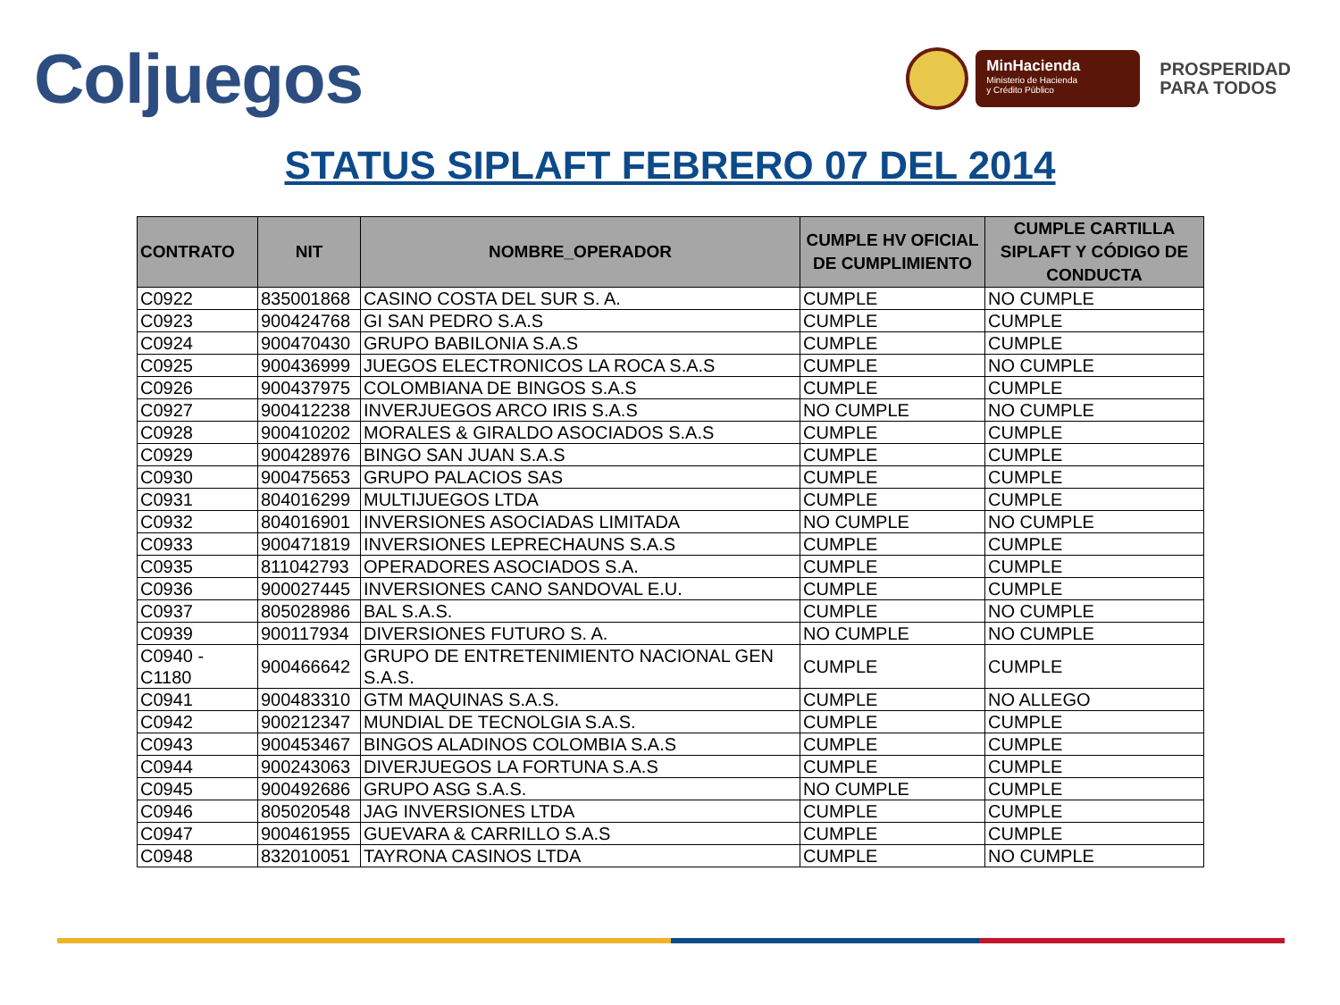Coljuegos
MinHacienda
Ministerio de Hacienda
y Crédito Público
PROSPERIDAD
PARA TODOS
STATUS SIPLAFT FEBRERO 07 DEL 2014
| CONTRATO | NIT | NOMBRE_OPERADOR | CUMPLE HV OFICIAL DE CUMPLIMIENTO | CUMPLE CARTILLA SIPLAFT Y CÓDIGO DE CONDUCTA |
| --- | --- | --- | --- | --- |
| C0922 | 835001868 | CASINO COSTA DEL SUR S. A. | CUMPLE | NO CUMPLE |
| C0923 | 900424768 | GI SAN PEDRO S.A.S | CUMPLE | CUMPLE |
| C0924 | 900470430 | GRUPO BABILONIA S.A.S | CUMPLE | CUMPLE |
| C0925 | 900436999 | JUEGOS ELECTRONICOS LA ROCA S.A.S | CUMPLE | NO CUMPLE |
| C0926 | 900437975 | COLOMBIANA DE BINGOS S.A.S | CUMPLE | CUMPLE |
| C0927 | 900412238 | INVERJUEGOS ARCO IRIS S.A.S | NO CUMPLE | NO CUMPLE |
| C0928 | 900410202 | MORALES & GIRALDO ASOCIADOS S.A.S | CUMPLE | CUMPLE |
| C0929 | 900428976 | BINGO SAN JUAN S.A.S | CUMPLE | CUMPLE |
| C0930 | 900475653 | GRUPO PALACIOS SAS | CUMPLE | CUMPLE |
| C0931 | 804016299 | MULTIJUEGOS LTDA | CUMPLE | CUMPLE |
| C0932 | 804016901 | INVERSIONES ASOCIADAS LIMITADA | NO CUMPLE | NO CUMPLE |
| C0933 | 900471819 | INVERSIONES LEPRECHAUNS S.A.S | CUMPLE | CUMPLE |
| C0935 | 811042793 | OPERADORES ASOCIADOS S.A. | CUMPLE | CUMPLE |
| C0936 | 900027445 | INVERSIONES CANO SANDOVAL E.U. | CUMPLE | CUMPLE |
| C0937 | 805028986 | BAL S.A.S. | CUMPLE | NO CUMPLE |
| C0939 | 900117934 | DIVERSIONES FUTURO S. A. | NO CUMPLE | NO CUMPLE |
| C0940 - C1180 | 900466642 | GRUPO DE ENTRETENIMIENTO NACIONAL GEN S.A.S. | CUMPLE | CUMPLE |
| C0941 | 900483310 | GTM MAQUINAS S.A.S. | CUMPLE | NO ALLEGO |
| C0942 | 900212347 | MUNDIAL DE TECNOLGIA S.A.S. | CUMPLE | CUMPLE |
| C0943 | 900453467 | BINGOS ALADINOS COLOMBIA S.A.S | CUMPLE | CUMPLE |
| C0944 | 900243063 | DIVERJUEGOS LA FORTUNA S.A.S | CUMPLE | CUMPLE |
| C0945 | 900492686 | GRUPO ASG S.A.S. | NO CUMPLE | CUMPLE |
| C0946 | 805020548 | JAG INVERSIONES LTDA | CUMPLE | CUMPLE |
| C0947 | 900461955 | GUEVARA & CARRILLO S.A.S | CUMPLE | CUMPLE |
| C0948 | 832010051 | TAYRONA CASINOS LTDA | CUMPLE | NO CUMPLE |